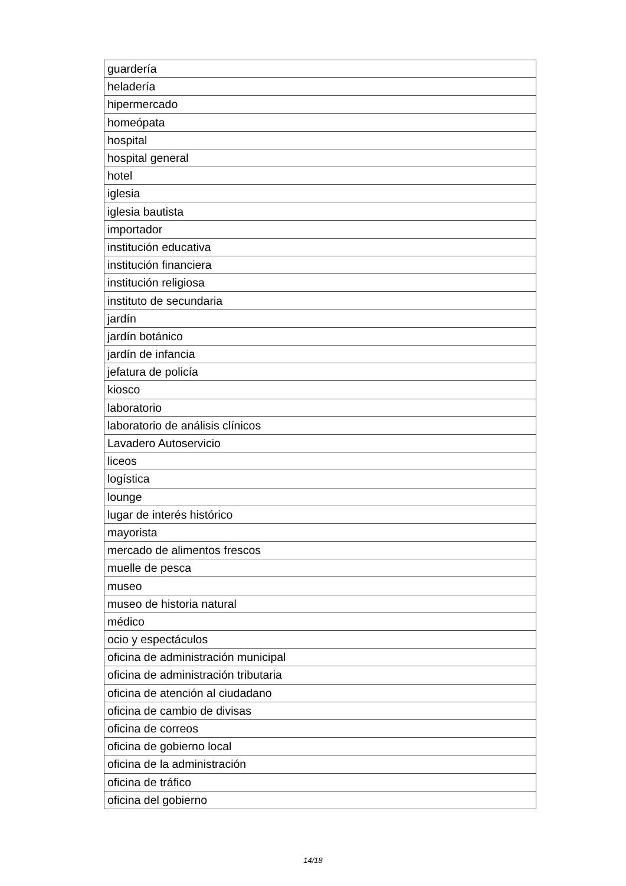| guardería |
| heladería |
| hipermercado |
| homeópata |
| hospital |
| hospital general |
| hotel |
| iglesia |
| iglesia bautista |
| importador |
| institución educativa |
| institución financiera |
| institución religiosa |
| instituto de secundaria |
| jardín |
| jardín botánico |
| jardín de infancia |
| jefatura de policía |
| kiosco |
| laboratorio |
| laboratorio de análisis clínicos |
| Lavadero Autoservicio |
| liceos |
| logística |
| lounge |
| lugar de interés histórico |
| mayorista |
| mercado de alimentos frescos |
| muelle de pesca |
| museo |
| museo de historia natural |
| médico |
| ocio y espectáculos |
| oficina de administración municipal |
| oficina de administración tributaria |
| oficina de atención al ciudadano |
| oficina de cambio de divisas |
| oficina de correos |
| oficina de gobierno local |
| oficina de la administración |
| oficina de tráfico |
| oficina del gobierno |
14/18